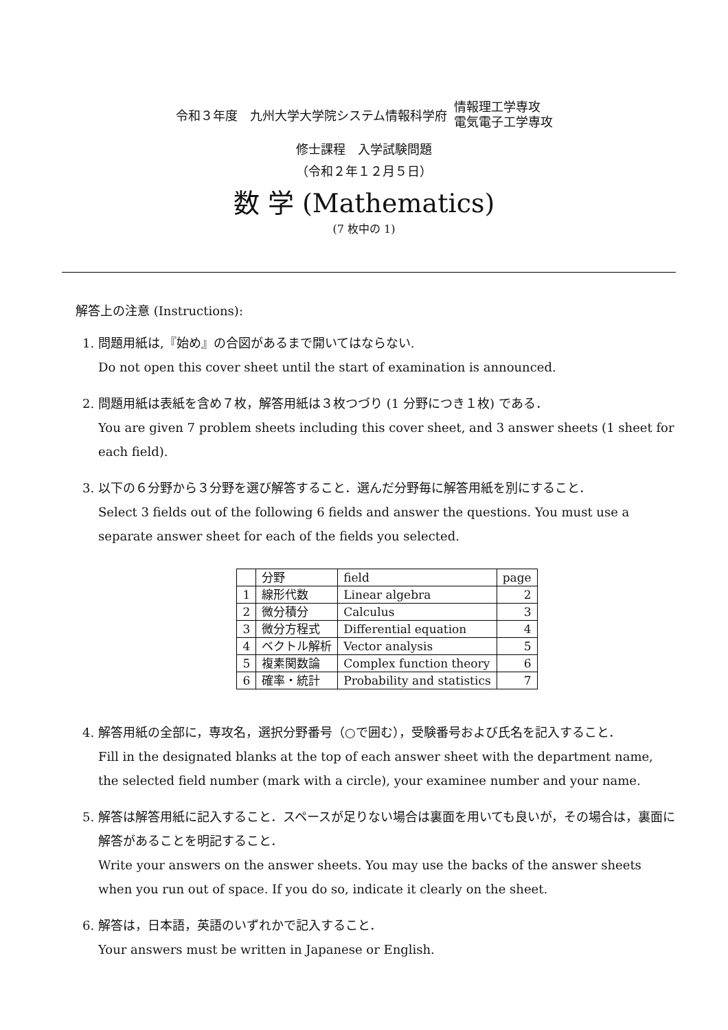令和３年度　九州大学大学院システム情報科学府 情報理工学専攻
電気電子工学専攻
修士課程　入学試験問題
（令和２年１２月５日）
数 学 (Mathematics)
(7 枚中の 1)
解答上の注意 (Instructions):
1. 問題用紙は,『始め』の合図があるまで開いてはならない.
Do not open this cover sheet until the start of examination is announced.
2. 問題用紙は表紙を含め７枚，解答用紙は３枚つづり (1 分野につき１枚) である．
You are given 7 problem sheets including this cover sheet, and 3 answer sheets (1 sheet for each field).
3. 以下の６分野から３分野を選び解答すること．選んだ分野毎に解答用紙を別にすること．
Select 3 fields out of the following 6 fields and answer the questions. You must use a separate answer sheet for each of the fields you selected.
| | 分野 | field | page |
| --- | --- | --- | --- |
| 1 | 線形代数 | Linear algebra | 2 |
| 2 | 微分積分 | Calculus | 3 |
| 3 | 微分方程式 | Differential equation | 4 |
| 4 | ベクトル解析 | Vector analysis | 5 |
| 5 | 複素関数論 | Complex function theory | 6 |
| 6 | 確率・統計 | Probability and statistics | 7 |
4. 解答用紙の全部に，専攻名，選択分野番号（○で囲む），受験番号および氏名を記入すること．
Fill in the designated blanks at the top of each answer sheet with the department name, the selected field number (mark with a circle), your examinee number and your name.
5. 解答は解答用紙に記入すること．スペースが足りない場合は裏面を用いても良いが，その場合は，裏面に解答があることを明記すること．
Write your answers on the answer sheets. You may use the backs of the answer sheets when you run out of space. If you do so, indicate it clearly on the sheet.
6. 解答は，日本語，英語のいずれかで記入すること．
Your answers must be written in Japanese or English.